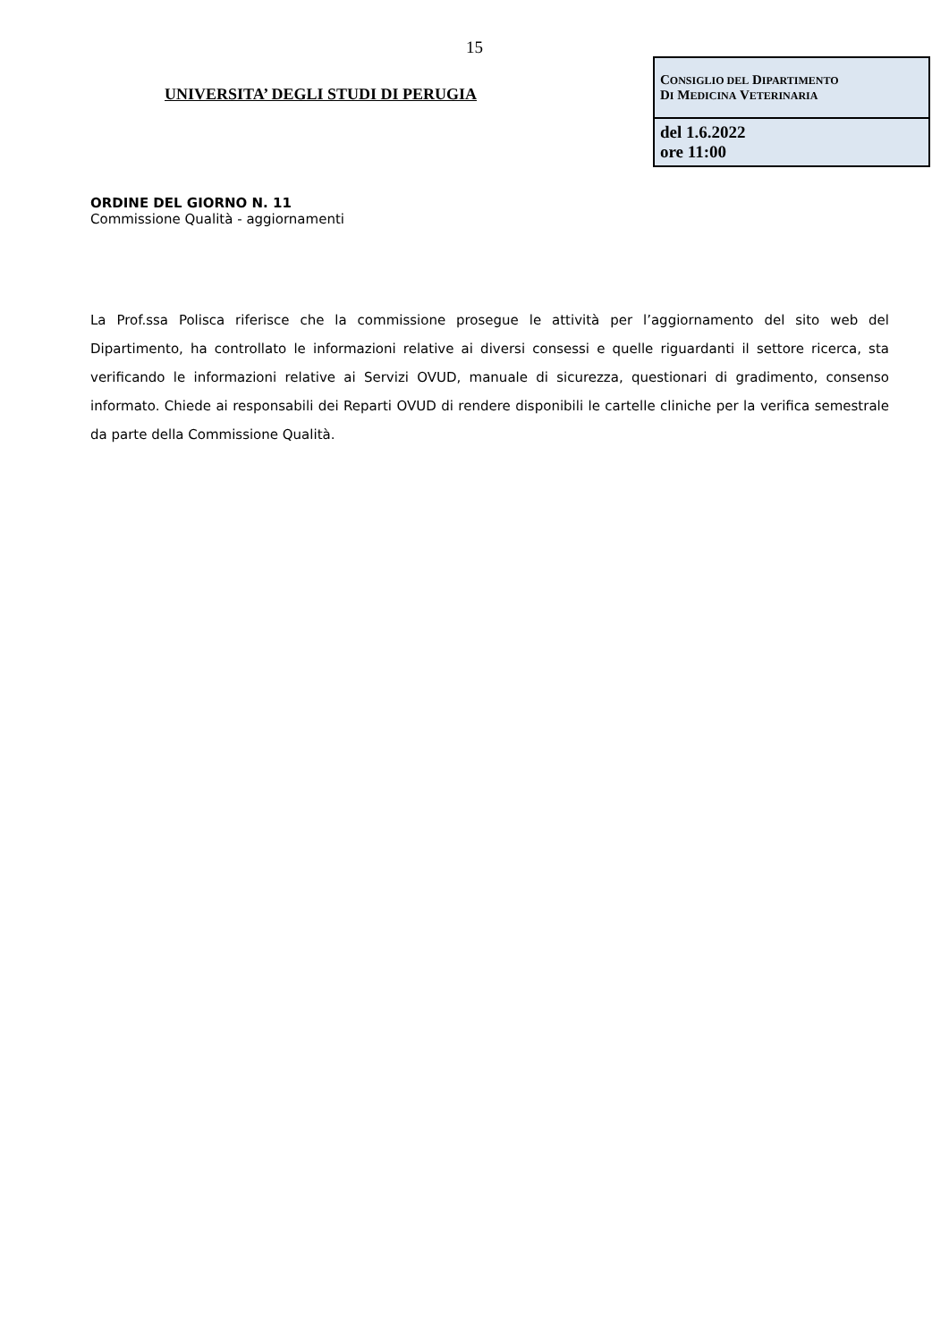15
UNIVERSITA’ DEGLI STUDI DI PERUGIA
| C ONSIGLIO DEL D IPARTIMENTO D I M EDICINA V ETERINARIA |
| del 1.6.2022 ore 11:00 |
ORDINE DEL GIORNO N. 11
Commissione Qualità - aggiornamenti
La Prof.ssa Polisca riferisce che la commissione prosegue le attività per l’aggiornamento del sito web del Dipartimento, ha controllato le informazioni relative ai diversi consessi e quelle riguardanti il settore ricerca, sta verificando le informazioni relative ai Servizi OVUD, manuale di sicurezza, questionari di gradimento, consenso informato. Chiede ai responsabili dei Reparti OVUD di rendere disponibili le cartelle cliniche per la verifica semestrale da parte della Commissione Qualità.